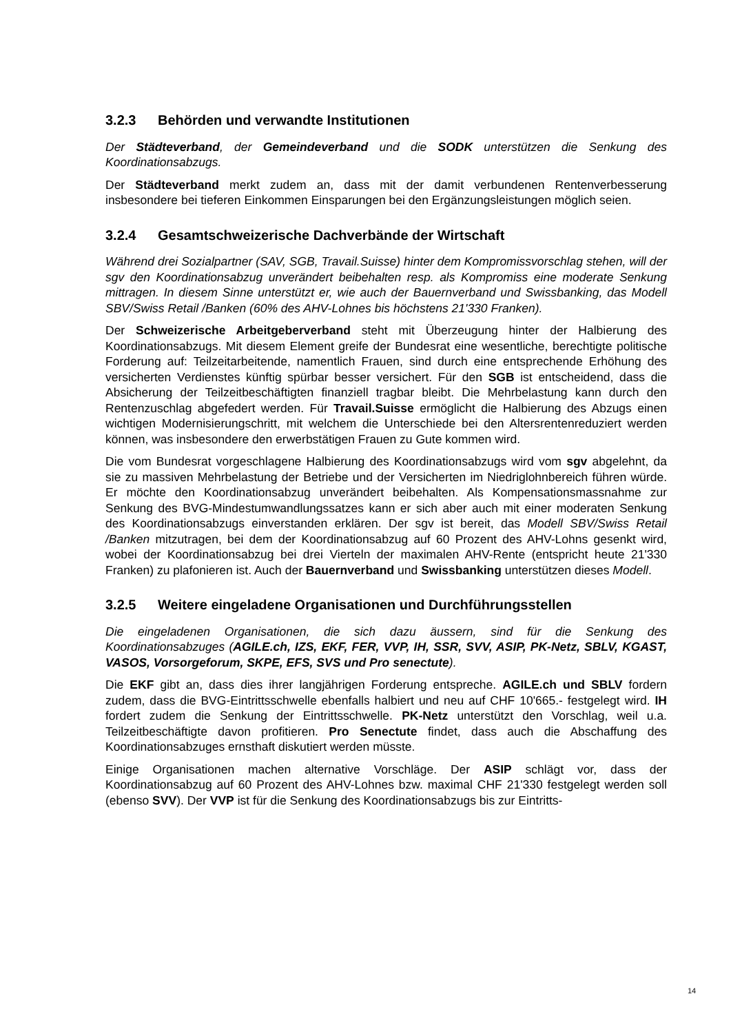3.2.3 Behörden und verwandte Institutionen
Der Städteverband, der Gemeindeverband und die SODK unterstützen die Senkung des Koordinationsabzugs.
Der Städteverband merkt zudem an, dass mit der damit verbundenen Rentenverbesserung insbesondere bei tieferen Einkommen Einsparungen bei den Ergänzungsleistungen möglich seien.
3.2.4 Gesamtschweizerische Dachverbände der Wirtschaft
Während drei Sozialpartner (SAV, SGB, Travail.Suisse) hinter dem Kompromissvorschlag stehen, will der sgv den Koordinationsabzug unverändert beibehalten resp. als Kompromiss eine moderate Senkung mittragen. In diesem Sinne unterstützt er, wie auch der Bauernverband und Swissbanking, das Modell SBV/Swiss Retail /Banken (60% des AHV-Lohnes bis höchstens 21'330 Franken).
Der Schweizerische Arbeitgeberverband steht mit Überzeugung hinter der Halbierung des Koordinationsabzugs. Mit diesem Element greife der Bundesrat eine wesentliche, berechtigte politische Forderung auf: Teilzeitarbeitende, namentlich Frauen, sind durch eine entsprechende Erhöhung des versicherten Verdienstes künftig spürbar besser versichert. Für den SGB ist entscheidend, dass die Absicherung der Teilzeitbeschäftigten finanziell tragbar bleibt. Die Mehrbelastung kann durch den Rentenzuschlag abgefedert werden. Für Travail.Suisse ermöglicht die Halbierung des Abzugs einen wichtigen Modernisierungschritt, mit welchem die Unterschiede bei den Altersrentenreduziert werden können, was insbesondere den erwerbstätigen Frauen zu Gute kommen wird.
Die vom Bundesrat vorgeschlagene Halbierung des Koordinationsabzugs wird vom sgv abgelehnt, da sie zu massiven Mehrbelastung der Betriebe und der Versicherten im Niedriglohnbereich führen würde. Er möchte den Koordinationsabzug unverändert beibehalten. Als Kompensationsmassnahme zur Senkung des BVG-Mindestumwandlungssatzes kann er sich aber auch mit einer moderaten Senkung des Koordinationsabzugs einverstanden erklären. Der sgv ist bereit, das Modell SBV/Swiss Retail /Banken mitzutragen, bei dem der Koordinationsabzug auf 60 Prozent des AHV-Lohns gesenkt wird, wobei der Koordinationsabzug bei drei Vierteln der maximalen AHV-Rente (entspricht heute 21'330 Franken) zu plafonieren ist. Auch der Bauernverband und Swissbanking unterstützen dieses Modell.
3.2.5 Weitere eingeladene Organisationen und Durchführungsstellen
Die eingeladenen Organisationen, die sich dazu äussern, sind für die Senkung des Koordinationsabzuges (AGILE.ch, IZS, EKF, FER, VVP, IH, SSR, SVV, ASIP, PK-Netz, SBLV, KGAST, VASOS, Vorsorgeforum, SKPE, EFS, SVS und Pro senectute).
Die EKF gibt an, dass dies ihrer langjährigen Forderung entspreche. AGILE.ch und SBLV fordern zudem, dass die BVG-Eintrittsschwelle ebenfalls halbiert und neu auf CHF 10'665.- festgelegt wird. IH fordert zudem die Senkung der Eintrittsschwelle. PK-Netz unterstützt den Vorschlag, weil u.a. Teilzeitbeschäftigte davon profitieren. Pro Senectute findet, dass auch die Abschaffung des Koordinationsabzuges ernsthaft diskutiert werden müsste.
Einige Organisationen machen alternative Vorschläge. Der ASIP schlägt vor, dass der Koordinationsabzug auf 60 Prozent des AHV-Lohnes bzw. maximal CHF 21'330 festgelegt werden soll (ebenso SVV). Der VVP ist für die Senkung des Koordinationsabzugs bis zur Eintritts-
14